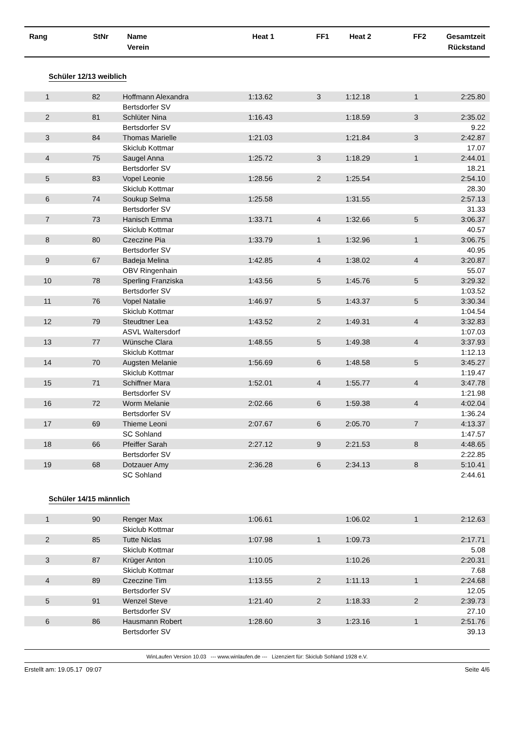| Rang | StNr | Name Verein | Heat 1 | FF1 | Heat 2 | FF2 | Gesamtzeit Rückstand |
| --- | --- | --- | --- | --- | --- | --- | --- |
Schüler 12/13 weiblich
| 1 | 82 | Hoffmann Alexandra | 1:13.62 | 3 | 1:12.18 | 1 | 2:25.80 |
| | | Bertsdorfer SV | | | | | |
| 2 | 81 | Schlüter Nina | 1:16.43 | | 1:18.59 | 3 | 2:35.02 |
| | | Bertsdorfer SV | | | | | 9.22 |
| 3 | 84 | Thomas Marielle | 1:21.03 | | 1:21.84 | 3 | 2:42.87 |
| | | Skiclub Kottmar | | | | | 17.07 |
| 4 | 75 | Saugel Anna | 1:25.72 | 3 | 1:18.29 | 1 | 2:44.01 |
| | | Bertsdorfer SV | | | | | 18.21 |
| 5 | 83 | Vopel Leonie | 1:28.56 | 2 | 1:25.54 | | 2:54.10 |
| | | Skiclub Kottmar | | | | | 28.30 |
| 6 | 74 | Soukup Selma | 1:25.58 | | 1:31.55 | | 2:57.13 |
| | | Bertsdorfer SV | | | | | 31.33 |
| 7 | 73 | Hanisch Emma | 1:33.71 | 4 | 1:32.66 | 5 | 3:06.37 |
| | | Skiclub Kottmar | | | | | 40.57 |
| 8 | 80 | Czeczine Pia | 1:33.79 | 1 | 1:32.96 | 1 | 3:06.75 |
| | | Bertsdorfer SV | | | | | 40.95 |
| 9 | 67 | Badeja Melina | 1:42.85 | 4 | 1:38.02 | 4 | 3:20.87 |
| | | OBV Ringenhain | | | | | 55.07 |
| 10 | 78 | Sperling Franziska | 1:43.56 | 5 | 1:45.76 | 5 | 3:29.32 |
| | | Bertsdorfer SV | | | | | 1:03.52 |
| 11 | 76 | Vopel Natalie | 1:46.97 | 5 | 1:43.37 | 5 | 3:30.34 |
| | | Skiclub Kottmar | | | | | 1:04.54 |
| 12 | 79 | Steudtner Lea | 1:43.52 | 2 | 1:49.31 | 4 | 3:32.83 |
| | | ASVL Waltersdorf | | | | | 1:07.03 |
| 13 | 77 | Wünsche Clara | 1:48.55 | 5 | 1:49.38 | 4 | 3:37.93 |
| | | Skiclub Kottmar | | | | | 1:12.13 |
| 14 | 70 | Augsten Melanie | 1:56.69 | 6 | 1:48.58 | 5 | 3:45.27 |
| | | Skiclub Kottmar | | | | | 1:19.47 |
| 15 | 71 | Schiffner Mara | 1:52.01 | 4 | 1:55.77 | 4 | 3:47.78 |
| | | Bertsdorfer SV | | | | | 1:21.98 |
| 16 | 72 | Worm Melanie | 2:02.66 | 6 | 1:59.38 | 4 | 4:02.04 |
| | | Bertsdorfer SV | | | | | 1:36.24 |
| 17 | 69 | Thieme Leoni | 2:07.67 | 6 | 2:05.70 | 7 | 4:13.37 |
| | | SC Sohland | | | | | 1:47.57 |
| 18 | 66 | Pfeiffer Sarah | 2:27.12 | 9 | 2:21.53 | 8 | 4:48.65 |
| | | Bertsdorfer SV | | | | | 2:22.85 |
| 19 | 68 | Dotzauer Amy | 2:36.28 | 6 | 2:34.13 | 8 | 5:10.41 |
| | | SC Sohland | | | | | 2:44.61 |
Schüler 14/15 männlich
| 1 | 90 | Renger Max | 1:06.61 | | 1:06.02 | 1 | 2:12.63 |
| | | Skiclub Kottmar | | | | | |
| 2 | 85 | Tutte Niclas | 1:07.98 | 1 | 1:09.73 | | 2:17.71 |
| | | Skiclub Kottmar | | | | | 5.08 |
| 3 | 87 | Krüger Anton | 1:10.05 | | 1:10.26 | | 2:20.31 |
| | | Skiclub Kottmar | | | | | 7.68 |
| 4 | 89 | Czeczine Tim | 1:13.55 | 2 | 1:11.13 | 1 | 2:24.68 |
| | | Bertsdorfer SV | | | | | 12.05 |
| 5 | 91 | Wenzel Steve | 1:21.40 | 2 | 1:18.33 | 2 | 2:39.73 |
| | | Bertsdorfer SV | | | | | 27.10 |
| 6 | 86 | Hausmann Robert | 1:28.60 | 3 | 1:23.16 | 1 | 2:51.76 |
| | | Bertsdorfer SV | | | | | 39.13 |
WinLaufen Version 10.03 --- www.winlaufen.de --- Lizenziert für: Skiclub Sohland 1928 e.V.
Erstellt am: 19.05.17 09:07 Seite 4/6